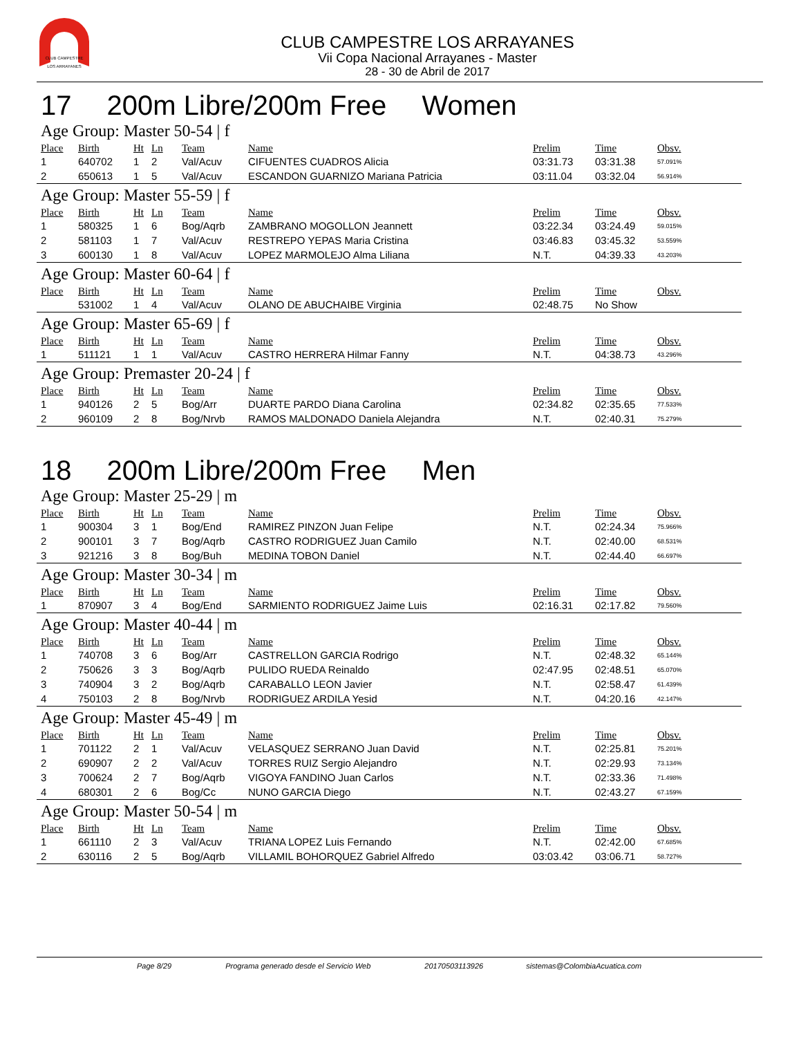CLUB CAMPESTRE
LOS ARRAYANES
CLUB CAMPESTRE LOS ARRAYANES
Vii Copa Nacional Arrayanes - Master
28 - 30 de Abril de 2017
17 200m Libre/200m Free Women
Age Group: Master 50-54 | f
| Place | Birth | Ht | Ln | Team | Name | Prelim | Time | Obsv. |
| --- | --- | --- | --- | --- | --- | --- | --- | --- |
| 1 | 640702 | 1 | 2 | Val/Acuv | CIFUENTES CUADROS Alicia | 03:31.73 | 03:31.38 | 57.091% |
| 2 | 650613 | 1 | 5 | Val/Acuv | ESCANDON GUARNIZO Mariana Patricia | 03:11.04 | 03:32.04 | 56.914% |
Age Group: Master 55-59 | f
| Place | Birth | Ht | Ln | Team | Name | Prelim | Time | Obsv. |
| --- | --- | --- | --- | --- | --- | --- | --- | --- |
| 1 | 580325 | 1 | 6 | Bog/Aqrb | ZAMBRANO MOGOLLON Jeannett | 03:22.34 | 03:24.49 | 59.015% |
| 2 | 581103 | 1 | 7 | Val/Acuv | RESTREPO YEPAS Maria Cristina | 03:46.83 | 03:45.32 | 53.559% |
| 3 | 600130 | 1 | 8 | Val/Acuv | LOPEZ MARMOLEJO Alma Liliana | N.T. | 04:39.33 | 43.203% |
Age Group: Master 60-64 | f
| Place | Birth | Ht | Ln | Team | Name | Prelim | Time | Obsv. |
| --- | --- | --- | --- | --- | --- | --- | --- | --- |
| | 531002 | 1 | 4 | Val/Acuv | OLANO DE ABUCHAIBE Virginia | 02:48.75 | No Show | |
Age Group: Master 65-69 | f
| Place | Birth | Ht | Ln | Team | Name | Prelim | Time | Obsv. |
| --- | --- | --- | --- | --- | --- | --- | --- | --- |
| 1 | 511121 | 1 | 1 | Val/Acuv | CASTRO HERRERA Hilmar Fanny | N.T. | 04:38.73 | 43.296% |
Age Group: Premaster 20-24 | f
| Place | Birth | Ht | Ln | Team | Name | Prelim | Time | Obsv. |
| --- | --- | --- | --- | --- | --- | --- | --- | --- |
| 1 | 940126 | 2 | 5 | Bog/Arr | DUARTE PARDO Diana Carolina | 02:34.82 | 02:35.65 | 77.533% |
| 2 | 960109 | 2 | 8 | Bog/Nrvb | RAMOS MALDONADO Daniela Alejandra | N.T. | 02:40.31 | 75.279% |
18 200m Libre/200m Free Men
Age Group: Master 25-29 | m
| Place | Birth | Ht | Ln | Team | Name | Prelim | Time | Obsv. |
| --- | --- | --- | --- | --- | --- | --- | --- | --- |
| 1 | 900304 | 3 | 1 | Bog/End | RAMIREZ PINZON Juan Felipe | N.T. | 02:24.34 | 75.966% |
| 2 | 900101 | 3 | 7 | Bog/Aqrb | CASTRO RODRIGUEZ Juan Camilo | N.T. | 02:40.00 | 68.531% |
| 3 | 921216 | 3 | 8 | Bog/Buh | MEDINA TOBON Daniel | N.T. | 02:44.40 | 66.697% |
Age Group: Master 30-34 | m
| Place | Birth | Ht | Ln | Team | Name | Prelim | Time | Obsv. |
| --- | --- | --- | --- | --- | --- | --- | --- | --- |
| 1 | 870907 | 3 | 4 | Bog/End | SARMIENTO RODRIGUEZ Jaime Luis | 02:16.31 | 02:17.82 | 79.560% |
Age Group: Master 40-44 | m
| Place | Birth | Ht | Ln | Team | Name | Prelim | Time | Obsv. |
| --- | --- | --- | --- | --- | --- | --- | --- | --- |
| 1 | 740708 | 3 | 6 | Bog/Arr | CASTRELLON GARCIA Rodrigo | N.T. | 02:48.32 | 65.144% |
| 2 | 750626 | 3 | 3 | Bog/Aqrb | PULIDO RUEDA Reinaldo | 02:47.95 | 02:48.51 | 65.070% |
| 3 | 740904 | 3 | 2 | Bog/Aqrb | CARABALLO LEON Javier | N.T. | 02:58.47 | 61.439% |
| 4 | 750103 | 2 | 8 | Bog/Nrvb | RODRIGUEZ ARDILA Yesid | N.T. | 04:20.16 | 42.147% |
Age Group: Master 45-49 | m
| Place | Birth | Ht | Ln | Team | Name | Prelim | Time | Obsv. |
| --- | --- | --- | --- | --- | --- | --- | --- | --- |
| 1 | 701122 | 2 | 1 | Val/Acuv | VELASQUEZ SERRANO Juan David | N.T. | 02:25.81 | 75.201% |
| 2 | 690907 | 2 | 2 | Val/Acuv | TORRES RUIZ Sergio Alejandro | N.T. | 02:29.93 | 73.134% |
| 3 | 700624 | 2 | 7 | Bog/Aqrb | VIGOYA FANDINO Juan Carlos | N.T. | 02:33.36 | 71.498% |
| 4 | 680301 | 2 | 6 | Bog/Cc | NUNO GARCIA Diego | N.T. | 02:43.27 | 67.159% |
Age Group: Master 50-54 | m
| Place | Birth | Ht | Ln | Team | Name | Prelim | Time | Obsv. |
| --- | --- | --- | --- | --- | --- | --- | --- | --- |
| 1 | 661110 | 2 | 3 | Val/Acuv | TRIANA LOPEZ Luis Fernando | N.T. | 02:42.00 | 67.685% |
| 2 | 630116 | 2 | 5 | Bog/Aqrb | VILLAMIL BOHORQUEZ Gabriel Alfredo | 03:03.42 | 03:06.71 | 58.727% |
Page 8/29 Programa generado desde el Servicio Web 20170503113926 sistemas@ColombiaAcuatica.com